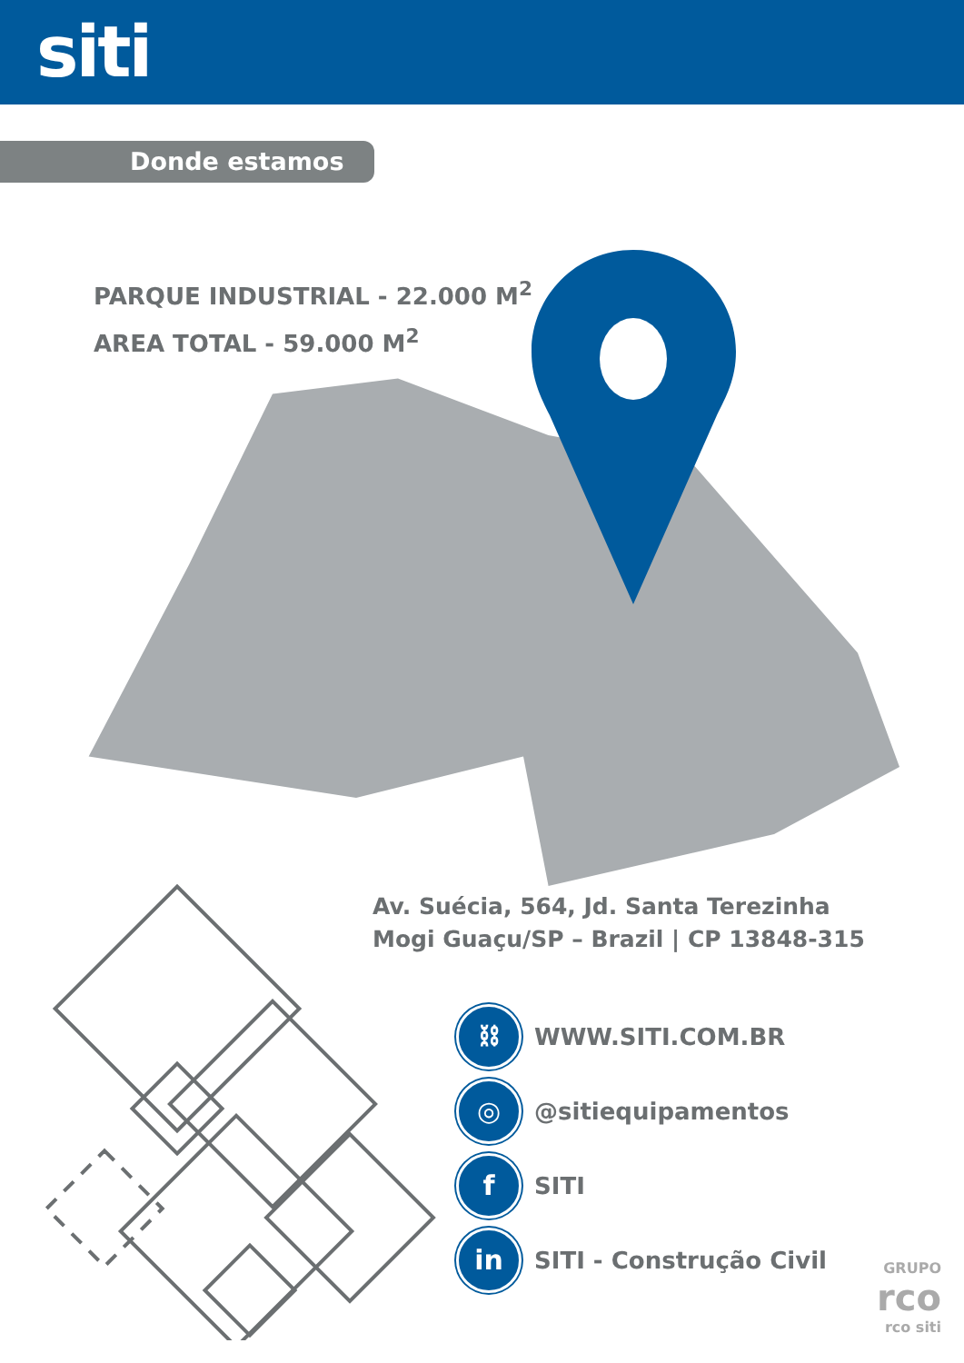siti
Donde estamos
PARQUE INDUSTRIAL - 22.000 M<sup>2</sup>
AREA TOTAL - 59.000 M<sup>2</sup>
Av. Suécia, 564, Jd. Santa Terezinha
Mogi Guaçu/SP – Brazil | CP 13848-315
⛓ WWW.SITI.COM.BR
◎ @sitiequipamentos
f SITI
in SITI - Construção Civil
GRUPO
rco
rco siti